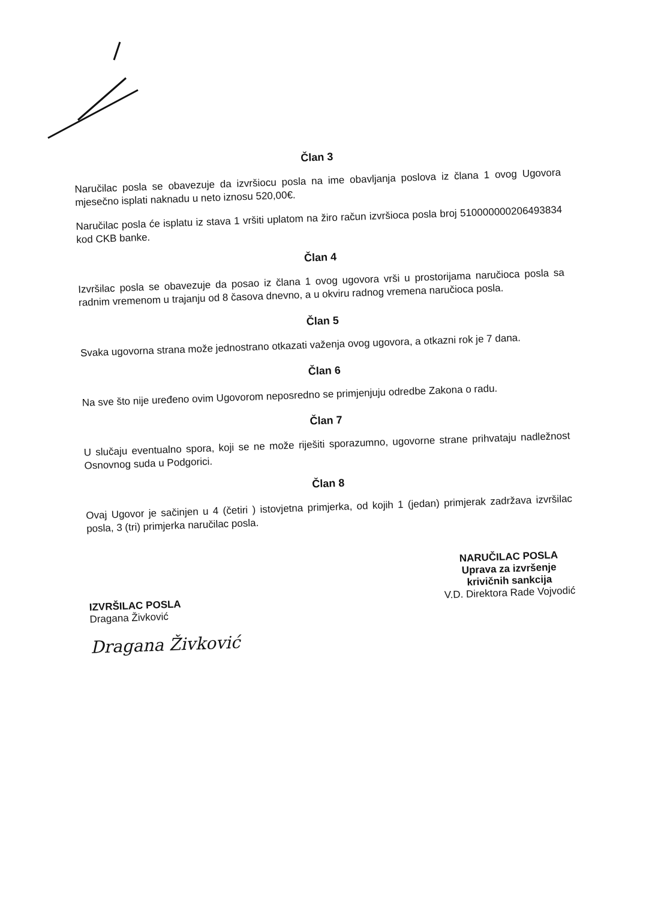Član 3
Naručilac posla se obavezuje da izvršiocu posla na ime obavljanja poslova iz člana 1 ovog Ugovora mjesečno isplati naknadu u neto iznosu 520,00€.
Naručilac posla će isplatu iz stava 1 vršiti uplatom na žiro račun izvršioca posla broj 510000000206493834 kod CKB banke.
Član 4
Izvršilac posla se obavezuje da posao iz člana 1 ovog ugovora vrši u prostorijama naručioca posla sa radnim vremenom u trajanju od 8 časova dnevno, a u okviru radnog vremena naručioca posla.
Član 5
Svaka ugovorna strana može jednostrano otkazati važenja ovog ugovora, a otkazni rok je 7 dana.
Član 6
Na sve što nije uređeno ovim Ugovorom neposredno se primjenjuju odredbe Zakona o radu.
Član 7
U slučaju eventualno spora, koji se ne može riješiti sporazumno, ugovorne strane prihvataju nadležnost Osnovnog suda u Podgorici.
Član 8
Ovaj Ugovor je sačinjen u 4 (četiri ) istovjetna primjerka, od kojih 1 (jedan) primjerak zadržava izvršilac posla, 3 (tri) primjerka naručilac posla.
IZVRŠILAC POSLA
Dragana Živković
Dragana Živković
NARUČILAC POSLA
Uprava za izvršenje
krivičnih sankcija
V.D. Direktora Rade Vojvodić